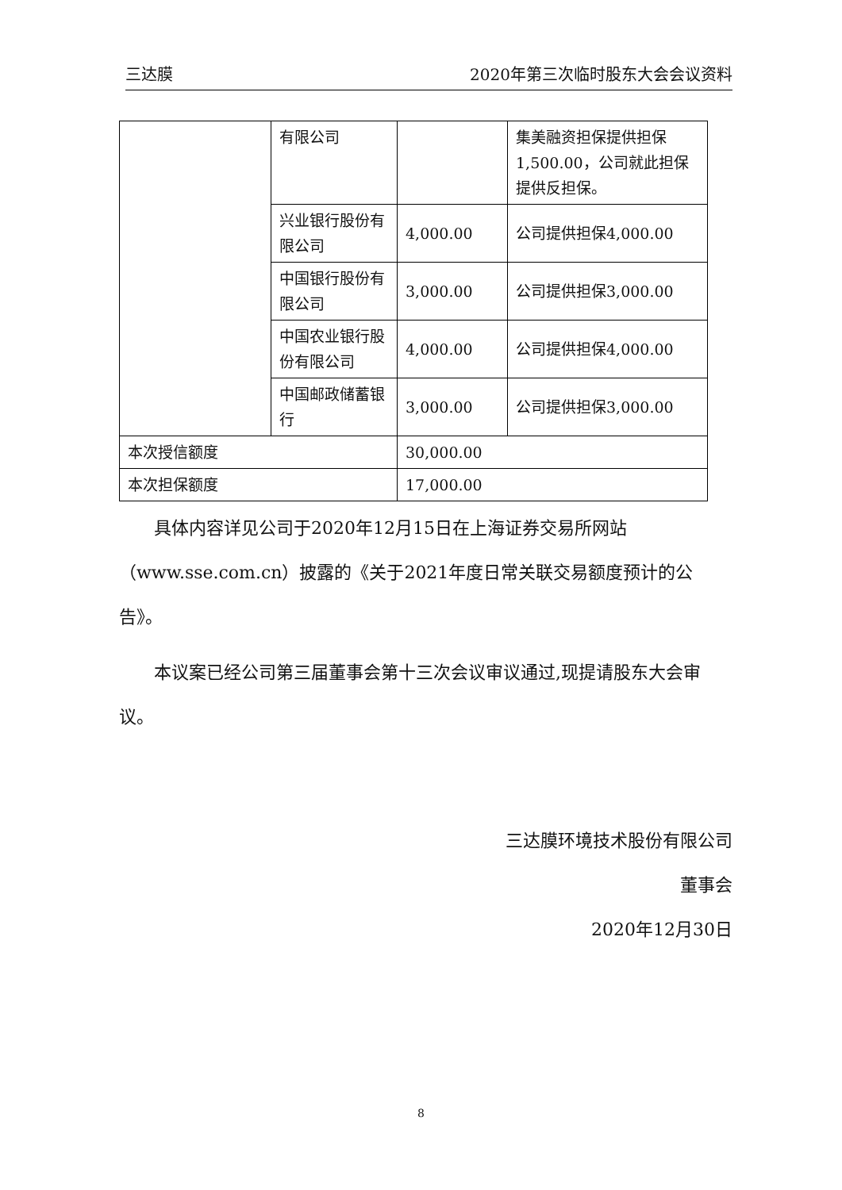三达膜 2020年第三次临时股东大会会议资料
| | 有限公司 | | 集美融资担保提供担保1,500.00，公司就此担保提供反担保。 |
| | 兴业银行股份有限公司 | 4,000.00 | 公司提供担保4,000.00 |
| | 中国银行股份有限公司 | 3,000.00 | 公司提供担保3,000.00 |
| | 中国农业银行股份有限公司 | 4,000.00 | 公司提供担保4,000.00 |
| | 中国邮政储蓄银行 | 3,000.00 | 公司提供担保3,000.00 |
| 本次授信额度 | | 30,000.00 | |
| 本次担保额度 | | 17,000.00 | |
具体内容详见公司于2020年12月15日在上海证券交易所网站（www.sse.com.cn）披露的《关于2021年度日常关联交易额度预计的公告》。
本议案已经公司第三届董事会第十三次会议审议通过,现提请股东大会审议。
三达膜环境技术股份有限公司
董事会
2020年12月30日
8